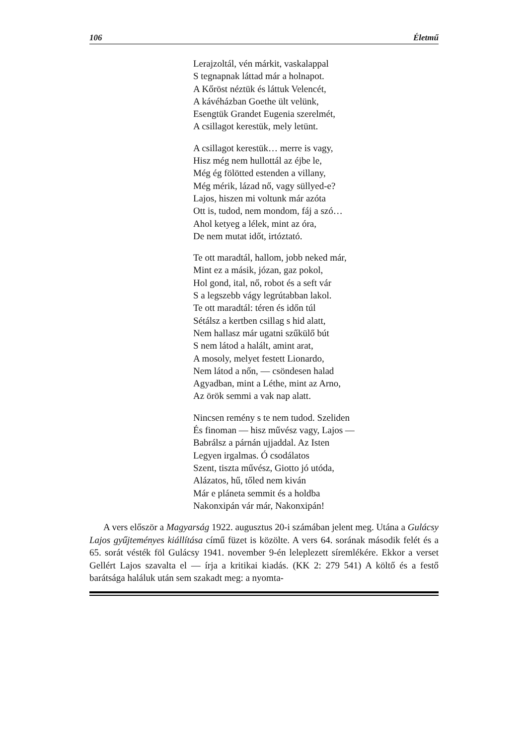106 Életmű
Lerajzoltál, vén márkit, vaskalappal
S tegnapnak láttad már a holnapot.
A Kőröst néztük és láttuk Velencét,
A kávéházban Goethe ült velünk,
Esengtük Grandet Eugenia szerelmét,
A csillagot kerestük, mely letünt.
A csillagot kerestük… merre is vagy,
Hisz még nem hullottál az éjbe le,
Még ég fölötted estenden a villany,
Még mérik, lázad nő, vagy süllyed-e?
Lajos, hiszen mi voltunk már azóta
Ott is, tudod, nem mondom, fáj a szó…
Ahol ketyeg a lélek, mint az óra,
De nem mutat időt, irtóztató.
Te ott maradtál, hallom, jobb neked már,
Mint ez a másik, józan, gaz pokol,
Hol gond, ital, nő, robot és a seft vár
S a legszebb vágy legrútabban lakol.
Te ott maradtál: téren és időn túl
Sétálsz a kertben csillag s hid alatt,
Nem hallasz már ugatni szűkülő bút
S nem látod a halált, amint arat,
A mosoly, melyet festett Lionardo,
Nem látod a nőn, — csöndesen halad
Agyadban, mint a Léthe, mint az Arno,
Az örök semmi a vak nap alatt.
Nincsen remény s te nem tudod. Szeliden
És finoman — hisz művész vagy, Lajos —
Babrálsz a párnán ujjaddal. Az Isten
Legyen irgalmas. Ó csodálatos
Szent, tiszta művész, Giotto jó utóda,
Alázatos, hű, tőled nem kiván
Már e pláneta semmit és a holdba
Nakonxipán vár már, Nakonxipán!
A vers először a Magyarság 1922. augusztus 20-i számában jelent meg. Utána a Gulácsy Lajos gyűjteményes kiállítása című füzet is közölte. A vers 64. sorának második felét és a 65. sorát vésték föl Gulácsy 1941. november 9-én leleplezett síremlékére. Ekkor a verset Gellért Lajos szavalta el — írja a kritikai kiadás. (KK 2: 279 541) A költő és a festő barátsága haláluk után sem szakadt meg: a nyomta-